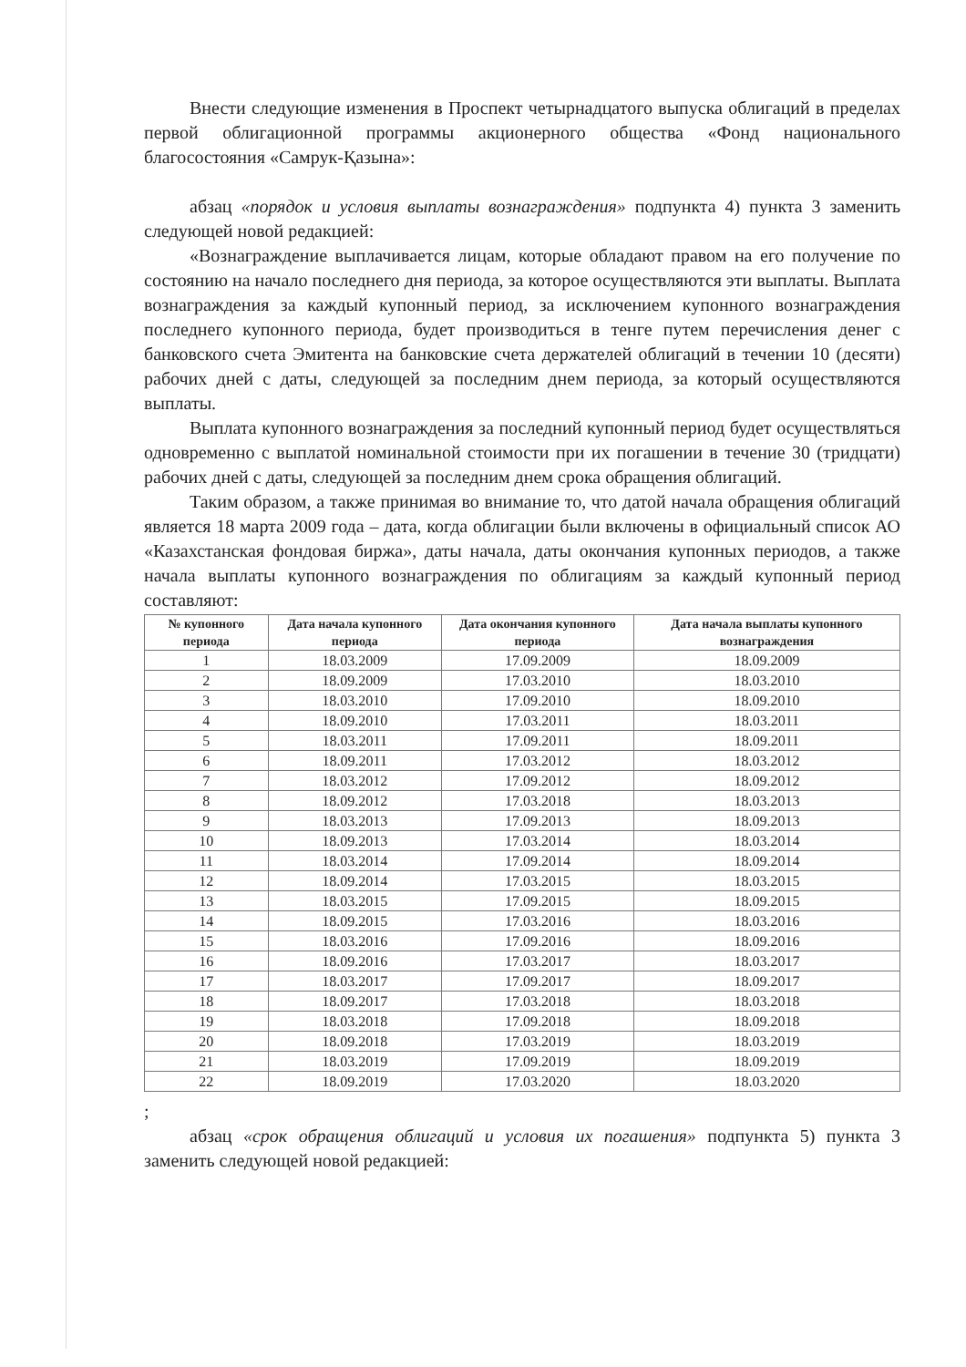Внести следующие изменения в Проспект четырнадцатого выпуска облигаций в пределах первой облигационной программы акционерного общества «Фонд национального благосостояния «Самрук-Қазына»:
абзац «порядок и условия выплаты вознаграждения» подпункта 4) пункта 3 заменить следующей новой редакцией:
«Вознаграждение выплачивается лицам, которые обладают правом на его получение по состоянию на начало последнего дня периода, за которое осуществляются эти выплаты. Выплата вознаграждения за каждый купонный период, за исключением купонного вознаграждения последнего купонного периода, будет производиться в тенге путем перечисления денег с банковского счета Эмитента на банковские счета держателей облигаций в течении 10 (десяти) рабочих дней с даты, следующей за последним днем периода, за который осуществляются выплаты.
Выплата купонного вознаграждения за последний купонный период будет осуществляться одновременно с выплатой номинальной стоимости при их погашении в течение 30 (тридцати) рабочих дней с даты, следующей за последним днем срока обращения облигаций.
Таким образом, а также принимая во внимание то, что датой начала обращения облигаций является 18 марта 2009 года – дата, когда облигации были включены в официальный список АО «Казахстанская фондовая биржа», даты начала, даты окончания купонных периодов, а также начала выплаты купонного вознаграждения по облигациям за каждый купонный период составляют:
| № купонного периода | Дата начала купонного периода | Дата окончания купонного периода | Дата начала выплаты купонного вознаграждения |
| --- | --- | --- | --- |
| 1 | 18.03.2009 | 17.09.2009 | 18.09.2009 |
| 2 | 18.09.2009 | 17.03.2010 | 18.03.2010 |
| 3 | 18.03.2010 | 17.09.2010 | 18.09.2010 |
| 4 | 18.09.2010 | 17.03.2011 | 18.03.2011 |
| 5 | 18.03.2011 | 17.09.2011 | 18.09.2011 |
| 6 | 18.09.2011 | 17.03.2012 | 18.03.2012 |
| 7 | 18.03.2012 | 17.09.2012 | 18.09.2012 |
| 8 | 18.09.2012 | 17.03.2018 | 18.03.2013 |
| 9 | 18.03.2013 | 17.09.2013 | 18.09.2013 |
| 10 | 18.09.2013 | 17.03.2014 | 18.03.2014 |
| 11 | 18.03.2014 | 17.09.2014 | 18.09.2014 |
| 12 | 18.09.2014 | 17.03.2015 | 18.03.2015 |
| 13 | 18.03.2015 | 17.09.2015 | 18.09.2015 |
| 14 | 18.09.2015 | 17.03.2016 | 18.03.2016 |
| 15 | 18.03.2016 | 17.09.2016 | 18.09.2016 |
| 16 | 18.09.2016 | 17.03.2017 | 18.03.2017 |
| 17 | 18.03.2017 | 17.09.2017 | 18.09.2017 |
| 18 | 18.09.2017 | 17.03.2018 | 18.03.2018 |
| 19 | 18.03.2018 | 17.09.2018 | 18.09.2018 |
| 20 | 18.09.2018 | 17.03.2019 | 18.03.2019 |
| 21 | 18.03.2019 | 17.09.2019 | 18.09.2019 |
| 22 | 18.09.2019 | 17.03.2020 | 18.03.2020 |
;
абзац «срок обращения облигаций и условия их погашения» подпункта 5) пункта 3 заменить следующей новой редакцией: